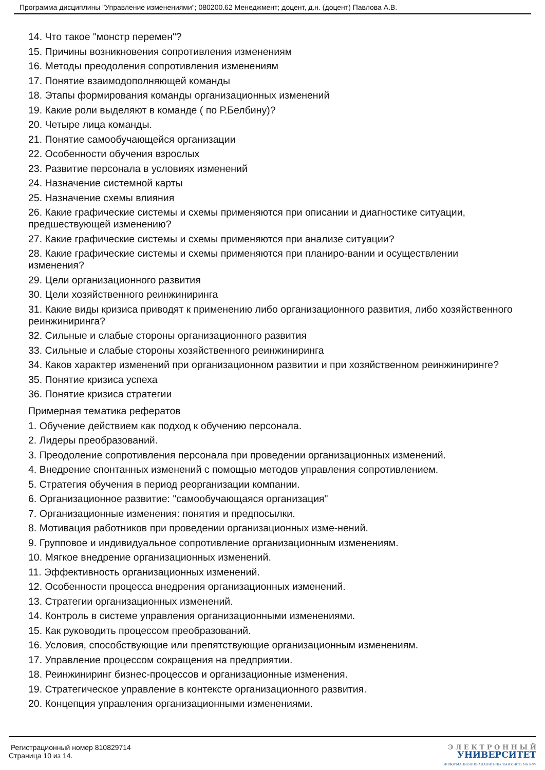Программа дисциплины "Управление изменениями"; 080200.62 Менеджмент; доцент, д.н. (доцент) Павлова А.В.
14. Что такое "монстр перемен"?
15. Причины возникновения сопротивления изменениям
16. Методы преодоления сопротивления изменениям
17. Понятие взаимодополняющей команды
18. Этапы формирования команды организационных изменений
19. Какие роли выделяют в команде ( по Р.Белбину)?
20. Четыре лица команды.
21. Понятие самообучающейся организации
22. Особенности обучения взрослых
23. Развитие персонала в условиях изменений
24. Назначение системной карты
25. Назначение схемы влияния
26. Какие графические системы и схемы применяются при описании и диагностике ситуации, предшествующей изменению?
27. Какие графические системы и схемы применяются при анализе ситуации?
28. Какие графические системы и схемы применяются при планиро-вании и осуществлении изменения?
29. Цели организационного развития
30. Цели хозяйственного реинжиниринга
31. Какие виды кризиса приводят к применению либо организационного развития, либо хозяйственного реинжиниринга?
32. Сильные и слабые стороны организационного развития
33. Сильные и слабые стороны хозяйственного реинжиниринга
34. Каков характер изменений при организационном развитии и при хозяйственном реинжиниринге?
35. Понятие кризиса успеха
36. Понятие кризиса стратегии
Примерная тематика рефератов
1. Обучение действием как подход к обучению персонала.
2. Лидеры преобразований.
3. Преодоление сопротивления персонала при проведении организационных изменений.
4. Внедрение спонтанных изменений с помощью методов управления сопротивлением.
5. Стратегия обучения в период реорганизации компании.
6. Организационное развитие: "самообучающаяся организация"
7. Организационные изменения: понятия и предпосылки.
8. Мотивация работников при проведении организационных изме-нений.
9. Групповое и индивидуальное сопротивление организационным изменениям.
10. Мягкое внедрение организационных изменений.
11. Эффективность организационных изменений.
12. Особенности процесса внедрения организационных изменений.
13. Стратегии организационных изменений.
14. Контроль в системе управления организационными изменениями.
15. Как руководить процессом преобразований.
16. Условия, способствующие или препятствующие организационным изменениям.
17. Управление процессом сокращения на предприятии.
18. Реинжиниринг бизнес-процессов и организационные изменения.
19. Стратегическое управление в контексте организационного развития.
20. Концепция управления организационными изменениями.
Регистрационный номер 810829714
Страница 10 из 14.
Э Л Е К Т Р О Н Н Ы Й
УНИВЕРСИТЕТ
ИНФОРМАЦИОННО-АНАЛИТИЧЕСКАЯ СИСТЕМА КФУ